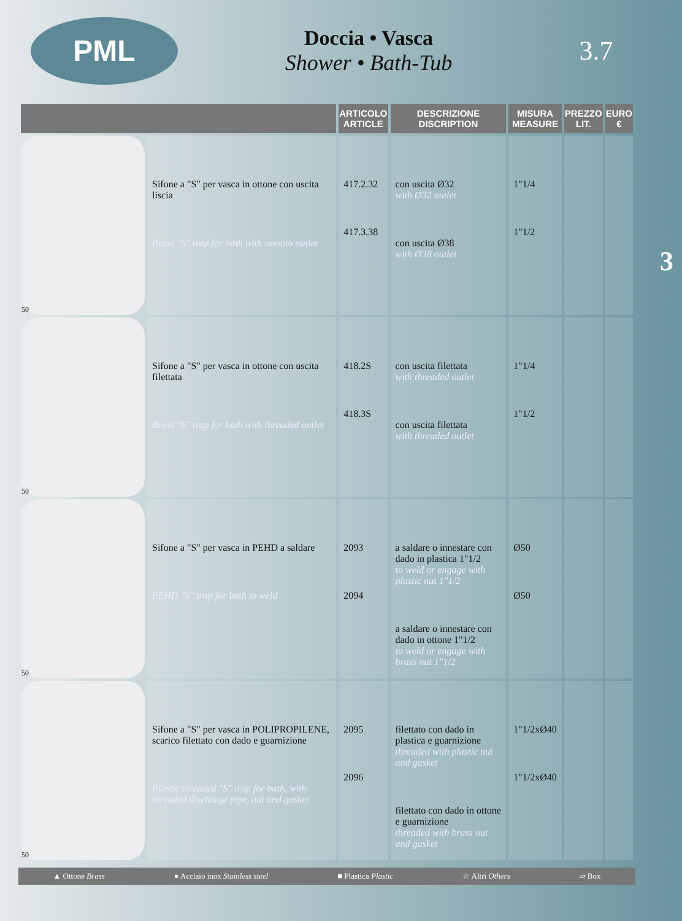PML
Doccia • Vasca
Shower • Bath-Tub
3.7
3
| | | ARTICOLO ARTICLE | DESCRIZIONE DISCRIPTION | MISURA MEASURE | PREZZO LIT. | EURO € |
| --- | --- | --- | --- | --- | --- | --- |
| 50 | Sifone a "S" per vasca in ottone con uscita liscia Brass "S" trap for bath with smooth outlet | 417.2.32 417.3.38 | con uscita Ø32 with Ø32 outlet con uscita Ø38 with Ø38 outlet | 1"1/4 1"1/2 | | |
| 50 | Sifone a "S" per vasca in ottone con uscita filettata Brass "S" trap for bath with threaded outlet | 418.2S 418.3S | con uscita filettata with threaded outlet con uscita filettata with threaded outlet | 1"1/4 1"1/2 | | |
| 50 | Sifone a "S" per vasca in PEHD a saldare PEHD "S" trap for bath to weld | 2093 2094 | a saldare o innestare con dado in plastica 1"1/2 to weld or engage with plastic nut 1"1/2 a saldare o innestare con dado in ottone 1"1/2 to weld or engage with brass nut 1"1/2 | Ø50 Ø50 | | |
| 50 | Sifone a "S" per vasca in POLIPROPILENE, scarico filettato con dado e guarnizione Plastic threaded "S" trap for bath, with threaded discharge pipe, nut and gasket | 2095 2096 | filettato con dado in plastica e guarnizione threaded with plastic nut and gasket filettato con dado in ottone e guarnizione threaded with brass nut and gasket | 1"1/2xØ40 1"1/2xØ40 | | |
▲ Ottone Brass ● Acciaio inox Stainless steel ■ Plastica Plastic ☆ Altri Others ▱ Box